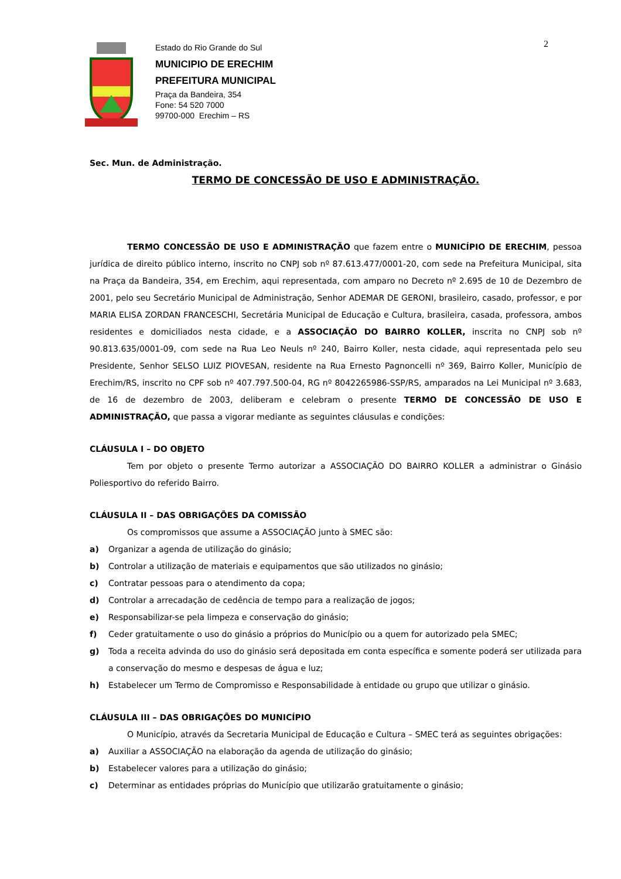2
Estado do Rio Grande do Sul
MUNICIPIO DE ERECHIM
PREFEITURA MUNICIPAL
Praça da Bandeira, 354
Fone: 54 520 7000
99700-000 Erechim – RS
Sec. Mun. de Administração.
TERMO DE CONCESSÃO DE USO E ADMINISTRAÇÃO.
TERMO CONCESSÃO DE USO E ADMINISTRAÇÃO que fazem entre o MUNICÍPIO DE ERECHIM, pessoa jurídica de direito público interno, inscrito no CNPJ sob nº 87.613.477/0001-20, com sede na Prefeitura Municipal, sita na Praça da Bandeira, 354, em Erechim, aqui representada, com amparo no Decreto nº 2.695 de 10 de Dezembro de 2001, pelo seu Secretário Municipal de Administração, Senhor ADEMAR DE GERONI, brasileiro, casado, professor, e por MARIA ELISA ZORDAN FRANCESCHI, Secretária Municipal de Educação e Cultura, brasileira, casada, professora, ambos residentes e domiciliados nesta cidade, e a ASSOCIAÇÃO DO BAIRRO KOLLER, inscrita no CNPJ sob nº 90.813.635/0001-09, com sede na Rua Leo Neuls nº 240, Bairro Koller, nesta cidade, aqui representada pelo seu Presidente, Senhor SELSO LUIZ PIOVESAN, residente na Rua Ernesto Pagnoncelli nº 369, Bairro Koller, Município de Erechim/RS, inscrito no CPF sob nº 407.797.500-04, RG nº 8042265986-SSP/RS, amparados na Lei Municipal nº 3.683, de 16 de dezembro de 2003, deliberam e celebram o presente TERMO DE CONCESSÃO DE USO E ADMINISTRAÇÃO, que passa a vigorar mediante as seguintes cláusulas e condições:
CLÁUSULA I – DO OBJETO
Tem por objeto o presente Termo autorizar a ASSOCIAÇÃO DO BAIRRO KOLLER a administrar o Ginásio Poliesportivo do referido Bairro.
CLÁUSULA II – DAS OBRIGAÇÕES DA COMISSÃO
Os compromissos que assume a ASSOCIAÇÃO junto à SMEC são:
a) Organizar a agenda de utilização do ginásio;
b) Controlar a utilização de materiais e equipamentos que são utilizados no ginásio;
c) Contratar pessoas para o atendimento da copa;
d) Controlar a arrecadação de cedência de tempo para a realização de jogos;
e) Responsabilizar-se pela limpeza e conservação do ginásio;
f) Ceder gratuitamente o uso do ginásio a próprios do Município ou a quem for autorizado pela SMEC;
g)
Toda a receita advinda do uso do ginásio será depositada em conta específica e somente poderá ser utilizada para a conservação do mesmo e despesas de água e luz;
h)
Estabelecer um Termo de Compromisso e Responsabilidade à entidade ou grupo que utilizar o ginásio.
CLÁUSULA III – DAS OBRIGAÇÕES DO MUNICÍPIO
O Município, através da Secretaria Municipal de Educação e Cultura – SMEC terá as seguintes obrigações:
a) Auxiliar a ASSOCIAÇÃO na elaboração da agenda de utilização do ginásio;
b) Estabelecer valores para a utilização do ginásio;
c) Determinar as entidades próprias do Município que utilizarão gratuitamente o ginásio;